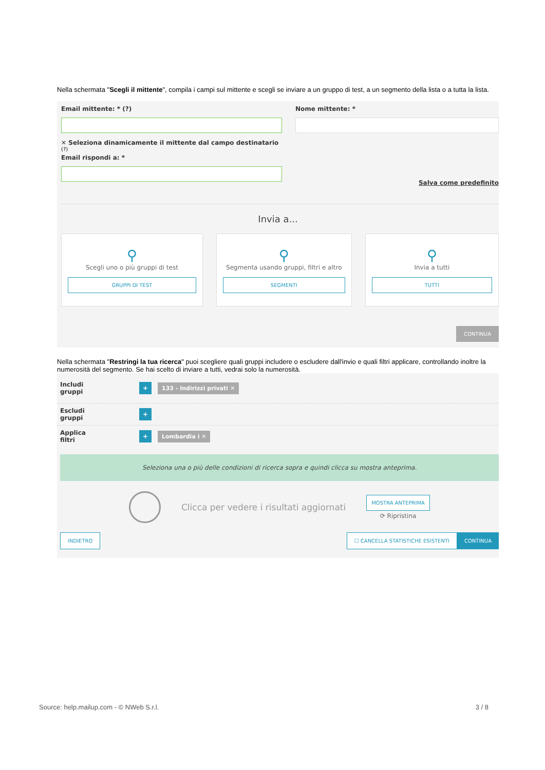Nella schermata "Scegli il mittente", compila i campi sul mittente e scegli se inviare a un gruppo di test, a un segmento della lista o a tutta la lista.
Email mittente: * (?)
✕ Seleziona dinamicamente il mittente dal campo destinatario
(?)
Email rispondi a: *
Nome mittente: *
Salva come predefinito
Invia a...
⚲
Scegli uno o più gruppi di test
GRUPPI DI TEST
⚲
Segmenta usando gruppi, filtri e altro
SEGMENTI
⚲
Invia a tutti
TUTTI
CONTINUA
Nella schermata "Restringi la tua ricerca" puoi scegliere quali gruppi includere o escludere dall'invio e quali filtri applicare, controllando inoltre la numerosità del segmento. Se hai scelto di inviare a tutti, vedrai solo la numerosità.
Includi gruppi + 133 - Indirizzi privati ✕
Escludi gruppi +
Applica filtri + Lombardia i ✕
Seleziona una o più delle condizioni di ricerca sopra e quindi clicca su mostra anteprima.
Clicca per vedere i risultati aggiornati
MOSTRA ANTEPRIMA
⟳ Ripristina
INDIETRO ☐ CANCELLA STATISTICHE ESISTENTI
CONTINUA
Source: help.mailup.com - © NWeb S.r.l. 3 / 8